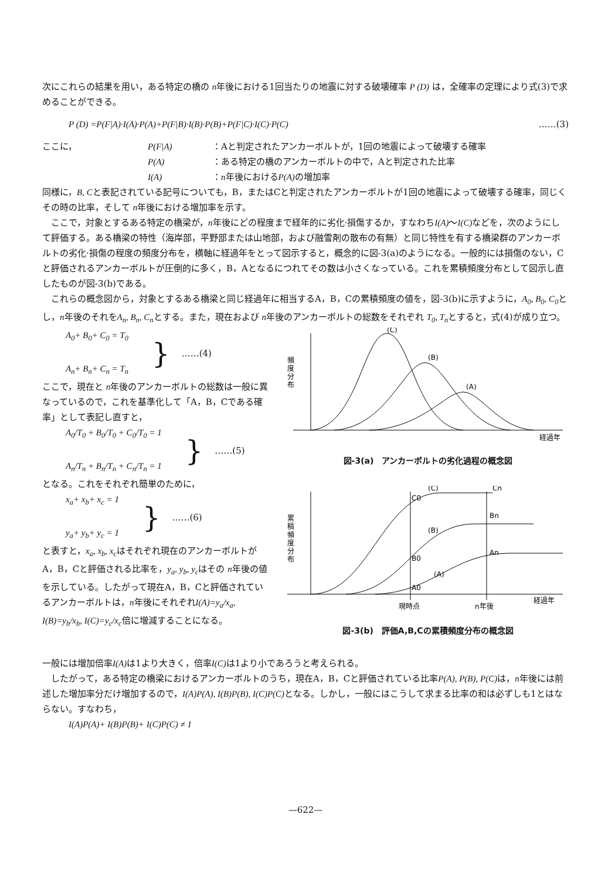次にこれらの結果を用い，ある特定の橋の n年後における1回当たりの地震に対する破壊確率 P (D) は，全確率の定理により式(3)で求めることができる。
P (D) =P(F|A)·I(A)·P(A)+P(F|B)·I(B)·P(B)+P(F|C)·I(C)·P(C) ……(3)
| ここに， | P(F/A) | ：Aと判定されたアンカーボルトが，1回の地震によって破壊する確率 |
| | P(A) | ：ある特定の橋のアンカーボルトの中で，Aと判定された比率 |
| | I(A) | ： n 年後における P(A) の増加率 |
同様に，B, Cと表記されている記号についても，B，またはCと判定されたアンカーボルトが1回の地震によって破壊する確率，同じくその時の比率，そして n年後における増加率を示す。
ここで，対象とするある特定の橋梁が，n年後にどの程度まで経年的に劣化·損傷するか，すなわちI(A)～I(C) などを，次のようにして評価する。ある橋梁の特性（海岸部，平野部または山地部，および融雪剤の散布の有無）と同じ特性を有する橋梁群のアンカーボルトの劣化·損傷の程度の頻度分布を，横軸に経過年をとって図示すると，概念的に図-3(a)のようになる。一般的には損傷のない，Cと評価されるアンカーボルトが圧倒的に多く，B，Aとなるにつれてその数は小さくなっている。これを累積頻度分布として図示し直したものが図-3(b)である。
これらの概念図から，対象とするある橋梁と同じ経過年に相当するA，B，Cの累積頻度の値を，図-3(b)に示すように，A<sub>0</sub>, B<sub>0</sub>, C<sub>0</sub>とし，n年後のそれをA<sub>n</sub>, B<sub>n</sub>, C<sub>n</sub>とする。また，現在および n年後のアンカーボルトの総数をそれぞれ T<sub>0</sub>, T<sub>n</sub>とすると，式(4)が成り立つ。
A<sub>0</sub>+ B<sub>0</sub>+ C<sub>0</sub> = T<sub>0</sub>
A<sub>n</sub>+ B<sub>n</sub>+ C<sub>n</sub> = T<sub>n</sub>
} ……(4)
ここで，現在と n年後のアンカーボルトの総数は一般に異なっているので，これを基準化して「A，B，Cである確率」として表記し直すと，
A<sub>0</sub>/T<sub>0</sub> + B<sub>0</sub>/T<sub>0</sub> + C<sub>0</sub>/T<sub>0</sub> = 1
A<sub>n</sub>/T<sub>n</sub> + B<sub>n</sub>/T<sub>n</sub> + C<sub>n</sub>/T<sub>n</sub> = 1
} ……(5)
となる。これをそれぞれ簡単のために，
x<sub>a</sub>+ x<sub>b</sub>+ x<sub>c</sub> = 1
y<sub>a</sub>+ y<sub>b</sub>+ y<sub>c</sub> = 1
} ……(6)
と表すと，x<sub>a</sub>, x<sub>b</sub>, x<sub>c</sub>はそれぞれ現在のアンカーボルトがA，B，Cと評価される比率を，y<sub>a</sub>, y<sub>b</sub>, y<sub>c</sub>はその n年後の値を示している。したがって現在A，B，Cと評価されているアンカーボルトは，n年後にそれぞれI(A)=y<sub>a</sub>/x<sub>a</sub>, I(B)=y<sub>b</sub>/x<sub>b</sub>, I(C)=y<sub>c</sub>/x<sub>c</sub>倍に増減することになる。
(C)
(B)
(A)
頻
度
分
布
経過年
図-3(a)　アンカーボルトの劣化過程の概念図
(C)
Cn
C0
Bn
(B)
B0
An
(A)
A0
累
積
頻
度
分
布
現時点
n年後
経過年
図-3(b)　評価A,B,Cの累積頻度分布の概念図
一般には増加倍率I(A) は1より大きく，倍率I(C) は1より小であろうと考えられる。
したがって，ある特定の橋梁におけるアンカーボルトのうち，現在A，B，Cと評価されている比率P(A), P(B), P(C) は，n年後には前述した増加率分だけ増加するので，I(A)P(A), I(B)P(B), I(C)P(C) となる。しかし，一般にはこうして求まる比率の和は必ずしも1とはならない。すなわち，
I(A)P(A)+ I(B)P(B)+ I(C)P(C) ≠ 1
—622—